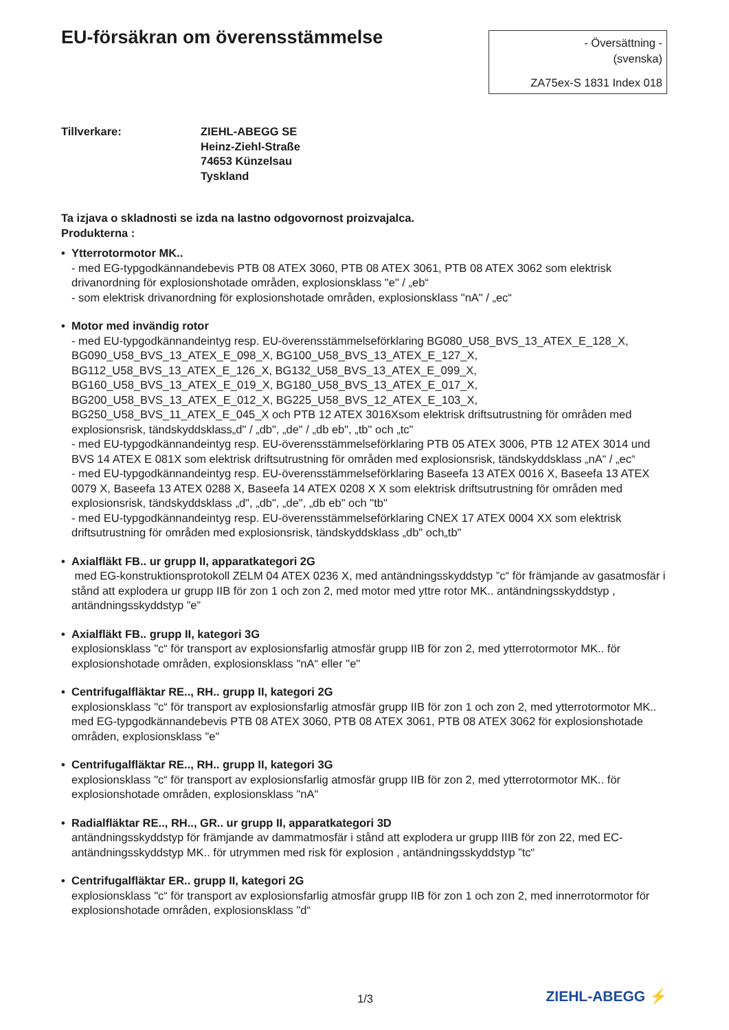EU-försäkran om överensstämmelse
- Översättning -
(svenska)
ZA75ex-S 1831 Index 018
Tillverkare: ZIEHL-ABEGG SE
Heinz-Ziehl-Straße
74653 Künzelsau
Tyskland
Ta izjava o skladnosti se izda na lastno odgovornost proizvajalca.
Produkterna :
• Ytterrotormotor MK..
- med EG-typgodkännandebevis PTB 08 ATEX 3060, PTB 08 ATEX 3061, PTB 08 ATEX 3062 som elektrisk drivanordning för explosionshotade områden, explosionsklass "e" / „eb“
- som elektrisk drivanordning för explosionshotade områden, explosionsklass "nA" / „ec“
• Motor med invändig rotor
- med EU-typgodkännandeintyg resp. EU-överensstämmelseförklaring BG080_U58_BVS_13_ATEX_E_128_X, BG090_U58_BVS_13_ATEX_E_098_X, BG100_U58_BVS_13_ATEX_E_127_X,
BG112_U58_BVS_13_ATEX_E_126_X, BG132_U58_BVS_13_ATEX_E_099_X,
BG160_U58_BVS_13_ATEX_E_019_X, BG180_U58_BVS_13_ATEX_E_017_X,
BG200_U58_BVS_13_ATEX_E_012_X, BG225_U58_BVS_12_ATEX_E_103_X,
BG250_U58_BVS_11_ATEX_E_045_X och PTB 12 ATEX 3016Xsom elektrisk driftsutrustning för områden med explosionsrisk, tändskyddsklass„d" / „db", „de" / „db eb", „tb" och „tc"
- med EU-typgodkännandeintyg resp. EU-överensstämmelseförklaring PTB 05 ATEX 3006, PTB 12 ATEX 3014 und BVS 14 ATEX E 081X som elektrisk driftsutrustning för områden med explosionsrisk, tändskyddsklass „nA“ / „ec“
- med EU-typgodkännandeintyg resp. EU-överensstämmelseförklaring Baseefa 13 ATEX 0016 X, Baseefa 13 ATEX 0079 X, Baseefa 13 ATEX 0288 X, Baseefa 14 ATEX 0208 X X som elektrisk driftsutrustning för områden med explosionsrisk, tändskyddsklass „d", „db", „de", „db eb" och "tb"
- med EU-typgodkännandeintyg resp. EU-överensstämmelseförklaring CNEX 17 ATEX 0004 XX som elektrisk driftsutrustning för områden med explosionsrisk, tändskyddsklass „db" och„tb"
• Axialfläkt FB.. ur grupp II, apparatkategori 2G
med EG-konstruktionsprotokoll ZELM 04 ATEX 0236 X, med antändningsskyddstyp ”c“ för främjande av gasatmosfär i stånd att explodera ur grupp IIB för zon 1 och zon 2, med motor med yttre rotor MK.. antändningsskyddstyp , antändningsskyddstyp ”e”
• Axialfläkt FB.. grupp II, kategori 3G
explosionsklass "c“ för transport av explosionsfarlig atmosfär grupp IIB för zon 2, med ytterrotormotor MK.. för explosionshotade områden, explosionsklass "nA“ eller "e"
• Centrifugalfläktar RE.., RH.. grupp II, kategori 2G
explosionsklass "c“ för transport av explosionsfarlig atmosfär grupp IIB för zon 1 och zon 2, med ytterrotormotor MK.. med EG-typgodkännandebevis PTB 08 ATEX 3060, PTB 08 ATEX 3061, PTB 08 ATEX 3062 för explosionshotade områden, explosionsklass "e"
• Centrifugalfläktar RE.., RH.. grupp II, kategori 3G
explosionsklass "c“ för transport av explosionsfarlig atmosfär grupp IIB för zon 2, med ytterrotormotor MK.. för explosionshotade områden, explosionsklass "nA"
• Radialfläktar RE.., RH.., GR.. ur grupp II, apparatkategori 3D
antändningsskyddstyp för främjande av dammatmosfär i stånd att explodera ur grupp IIIB för zon 22, med EC-antändningsskyddstyp MK.. för utrymmen med risk för explosion , antändningsskyddstyp ”tc“
• Centrifugalfläktar ER.. grupp II, kategori 2G
explosionsklass "c“ för transport av explosionsfarlig atmosfär grupp IIB för zon 1 och zon 2, med innerrotormotor för explosionshotade områden, explosionsklass "d“
1/3 ZIEHL-ABEGG ⚡